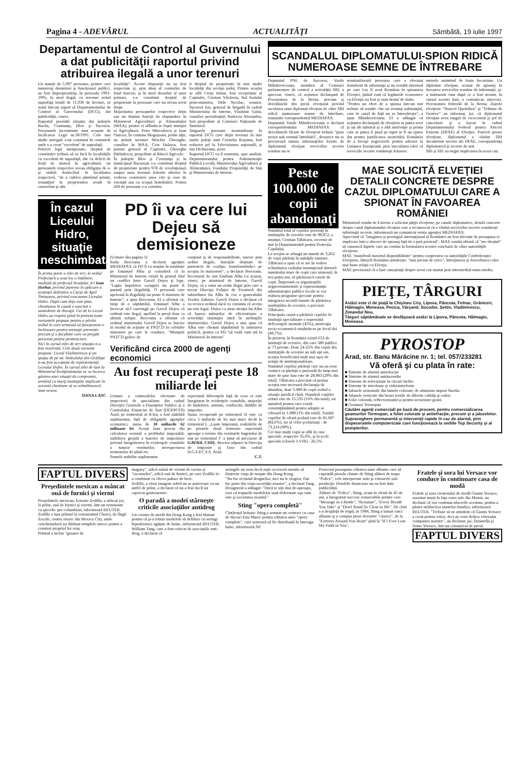Pagina 4 - ADEVĂRUL ACTUALITĂŢI Sâmbătă, 19 iulie 1997
Departamentul de Control al Guvernului a dat publicităţii raportul privind atribuirea ilegală a unor terenuri
Un număr de 5.997 persoane, printre care numeroşi demnitari şi funcţionari publici, au fost împroprietăriţi, în perioada 1991-1995, în mod ilegal, cu terenuri avînd suprafaţa totală de 11.036 de hectare, se arată într-un raport al Departamentului de Control al Guvernului (DCG), dat publicităţii, vineri.
Raportul prezintă situaţia din judeţele Bacău, Constanţa, Ilfov şi Suceava. Persoanele incriminate sunt acuzate de încălcarea Legii nr.18/1991. Cele mai multe nereguli s-au constatat în comunele unde s-a creat "excedent" de suprafaţă.
Potrivit legii menţionate, dreptul de constituire trebuia să se facă în localităţile cu excedent de suprafaţă, dar cu deficit de forţă de muncă în agricultură, iar persoanele respective aveau obligaţia de a-şi stabili domiciliul în localitatea respectivă, "de a cultiva pămîntul primit, renunţînd la proprietatea avută în extravilan şi alte
localităţi". Aceste dispoziţii nu au fost respectate şi, prin abuz al comisilor de fond funciar, şi în mod deosebit al unor primari, s-a constituit dreptul de proprietate la persoane care nu aveau acest drept.
Majoritatea persoanelor respective deţin sau au deţinut funcţii de răspundere în Ministerul Agriculturii şi Alimentaţiei (MAA), printre ei aflîndu-se foştii miniştri ai Agriculturii, Petre Mărculescu şi Ioan Oancea. În comuna Mogoşoaia, printe alţii, au primit terenuri Mischie Gheorghe, consilier în MAA, Crin Halaicu, fost primar general al Capitalei, Gheorghe Bărbulescu, preşedinte al Băncii Agricole.
În judeţele Ilfov şi Constanţa şi în municipiul Bucureşti s-a constituit dreptul de proprietate pentru 978 de revoluţionari asupra unor terenuri folosite ulterior în vederea construirii unor vile şi case de vacanţă sau cu scopul înstrăinării. Pentru 260 de persoane s-a constitu-
it dreptul de proprietate în mai multe localităţi din acelaşi judeţ. Printre aceştia se află Creţu Iulian, fost viceprimar al Capitalei, Cristian Văcăroiu, fiul fostului prim-ministru, Dide Nicolae, senator, Suceavă Ion, general de brigadă în cadrul Ministerului de Interne, Vladimir Galin, consilier prezidenţial, Radocea Alexandru, fost preşedinte al Comisiei Naţionale de Statistică.
Singurele persoane nominalizate în raportul DCG care deţin terenuri în mai multe judeţe sunt Corneliu Roşianu, fost redactor şef la Televiziunea naţională, şi Ion Dichiseanu, actor.
Raportul DCG va fi transmis, spre analiză, Departamentului pentru Administraţie Publică Locală, Ministerului Agriculturii şi Alimentaţiei, Fondului Proprietăţii de Stat şi Ministerului de Interne.
În cazul Liceului Hidro, situaţie neschimbată
În prima parte a zilei de ieri, la sediul Prefecturii a avut loc o întâlnire, mediată de prefectul Aradului, d-l Ioan Horhat, privind punerea în aplicare a sentinţei definitive a Curţii de Apel Timişoara, privind evacuarea Liceului Hidro. După cum deja este ştiut, chestiunea în cauză a suscitat o sumedenie de discuţii. Cei de la Liceul Hidro au respins până în prezent toate variantele propuse pentru a părăsi sediul în care urmează să funcţioneze o închisoare pentru arestaţii preventiv precum şi o facultate care va pregăti personal pentru penitenciare.
Nici în cursul zilei de ieri situaţia n-a fost rezolvată. Cele două variante propuse: Liceul Vladimirescu şi un spaţiu de pe str. Ardealului din Grădişte n-au fost acceptate de reprezentanţii Liceului Hidro. În cursul zilei de luni la Ministerul Învăţământului se va încerca găsirea unei situaţii de compromis, urmând ca marţi instituţiile implicate în această chestiune să se reîntâlnească. Vom reveni.
DANA LASC
PD îi va cere lui Dejeu să demisioneze
(Urmare din pagina 1)
Radu Berceanu a declarat agenţiei MEDIAFAX că PD îl va susţine în totalitate pe Emanuel Albu şi consideră că la Ministerul de Interne există în primul rînd un conflict între Gavril Dejeu şi lege. "Lupta împotriva corupţiei nu poate fi purtată prin ilegalităţi. O persoană care apelează la ilegalităţi nu poate fi ministru de Interne", a spus Berceanu. El a afirmat că, timp de o săptămînă, Emanuel Albu a încercat să-l convingă pe Gavril Dejeu că ordinul este ilegal, apelînd la presă doar ca ultimă soluţie. Berceanu a afirmat că ordinul ministrului Gavril Dejeu se înscrie în modul de acţiune al PNŢCD în celelalte ministere pe care le conduce. "Miniştrii PNŢCD golesc de
conţinut şi de responsabilitate, uneori prin ordine ilegale, funcţiile deţinute de partenerii de coaliţie, transformîndu-i pe aceştia în marionete", a declarat Berceanu. Secretarul de stat Emilian Albu l-a acuzat, vineri, pe ministrul de Interne, Gavril Dejeu, că a emis un ordin ilegal prin care a trecut Direcţia Poliţiei de Frontieră din subordinea lui Albu în cea a generalului Teodor Zaharia. Gavril Dejeu a declarat că va revoca ordinul dacă va constata că acesta nu este legal. Dejeu i-a atras atenţia lui Albu că luarea măsurilor de eficientizare a activităţii instituţiei intră în atribuţiile ministerului. Gavril Dejeu a mai spus că Albu este chemat săptămînal la instruirea politică, pentru ca PD "să vadă cum stă la Ministerul de Interne"
Verificând circa 2000 de agenţi economici
Au fost recuperaţi peste 18 miliarde lei
Urmare a controalelor efectuate de inspectorii de specialitate din cadrul Direcţiei Generale a Finanţelor Publice şi a Controlului Financiar de Stat (DGFPCFS) Arad, pe trimestrul al II-lea, a fost stabilită suplimentar, faţă de obligaţiile agenţilor economici, suma de 18 miliarde 62 milioane lei. Aceşti bani provin din calcularea eronată a profitului impozabil, stabilirea greşită a bazelor de impozitare privind înregistrarea în evidenţele contabile a tuturor veniturilor, nerespectarea termenelor de plată etc.
Sumele stabilite suplimentar
reprezintă diferenţele faţă de ceea ce este înregistrat în evidenţele contabile, majorări de întârziere, amenzi, confiscări, dublări de impozite.
Suma recuperată pe trimestrul II este cu circa 5 miliarde de lei mai mare decât în trimestrul I. „Luate împreună, realizările de pe primele două trimestre reprezintă aproape o treime din veniturile bugetului de stat pe trimestrul I" a ţinut să precizeze dl GAVRIL CHIŞ, director adjunct la Direcţia de Impozite şi Taxe din cadrul D.G.F.P.C.F.S. Arad.
C.T.
SCANDALUL DIPLOMATULUI-SPION RIDICĂ NUMEROASE SEMNE DE ÎNTREBARE
Deputatul PNL de Suceava, Vasile Mândroviceanu, membru al Comisiei parlamentare de control a activităţii SRI, a apreciat, vineri, că acţiunea declanşată de Procuratura de la Berna, precum şi dezvăluirile din presă elveţiană privind racolarea unui diplomat elveţian de către SRI ridică numeroase semne de întrebare, transmite corespondentul MEDIAFAX.
Deputatul Vasile Mândroviceanu a declarat corespondentului MEDIAFAX că dezvăluirile făcute de elveţieni trebuie "puse serios sub semnul întrebării", deoarece nu se precizează natura informaţiilor livrate de diplomatul elveţian serviciilor secrete române nu se
nominalizează persoana care a efectuat transferul de informaţii şi nu rezultă interesul pe care l-ar fi avut România în spionarea Elveţiei, ţinînd cont că legăturile economice cu Elveţia au fost şi sunt destul de slabe.
"Pentru un efort de a spiona într-un stat trebuie să rezulte clar un avantaj substanţial, care în cazul de faţă nu se întrezăreşte", a spus Mândroviceanu. El a adăugat că acţiunea declanşată de elveţieni ar putea avea şi un alt substrat şi o altă motivaţie şi prima care ar putea fi pusă pe tapet ar fi un ajutor dat pentru justificarea neinvitării României de a începe negocierile pentru aderare la Uniunea Europeană, prin inocularea ideii că serviciile secrete româneşti folosesc
metode amintind de fosta Securitate. Un diplomat elveţian, acuzat de spionaj în favoarea serviciilor române de informaţii, şi-a mărturisit vina după ce a fost arestat, în cursul acestei luni, a comunicat, miercuri, Procuratura federală de la Berna. Ziarele elveţiene "Nouvel Quotidien" şi "Tribune de Genève" au informat, joi, că diplomatul elveţian avea rangul de viceconsul şi şef de cancelarie şi a lucrat în cadrul Departamentului Federal pentru Afaceri Externe (DFAE) al Elveţiei. Potrivit presei elveţiene, diplomatul a vîndut SRI documente secrete ale DFAE, corespondenţa diplomatică şi secrete de stat.
SRI şi SIE au negat implicarea în acest caz.
Peste 100.000 de copii abandonaţi
Numărul total al copiilor prezenţi în instituţiile de ocrotire este de 98.872, a anunţat, Cristian Tăbăcaru, secretar de stat la Departamentul pentru Protecţia Copilului.
La aceştia se adaugă un număr de 3.262 de copii părăsiţi în unităţile sanitare.
Tăbăcaru a spus că se are în vedere schimbarea cadrului instituţional datorită numărului mare de copii care urmează, în trei-patru ani, să părăsească casele de copii. Împreună cu organizaţiile neguvernamentale şi reprezentanţii administraţiei publice locale se vor elabora programe speciale pentru integrarea socială înainte de părăsirea instituţiilor de ocrotire, a precizat Tăbăcaru.
Principala cauză a părăsirii copiilor în instituţii specializate o reprezintă deficienţele mentale (45%), motivaţia socio-economică situându-se pe locul doi (40,7%).
În prezent, în România există 653 de instituţii de ocrotire, din care 580 publice şi 73 private. Doar 24-25% din copiii din instituţiile de ocrotire au sub opt ani, aceştia beneficiind mult mai uşor de soluţii de instituţionalizare.
Numărul copiilor părăsiţi care nu au avut contact cu părinţii o perioadă de timp mai mare de şase luni este de 28.983 (29% din total). Tăbăcaru a precizat că pentru aceştia este necesară declaraţia de abandon, doar 3.400 de copii având o situaţie juridică clară. Numărul copiilor orfani este de 15.535 (16% din total), iar numărul pentru care există consimţământul pentru adopţie se cifrează la 1.088 (1% din total). Totalul copiilor de vîrstă şcolară este de 81.687 (82,6%), iar al celor şcolarizaţi - de 73.214 (90%).
Cei mai mulţi copii se află în case speciale, respectiv 35,6%, şi în şcoli speciale (clasele I-VIII) - 26,5%.
MAE SOLICITĂ ELVEŢIEI DETALII CONCRETE DESPRE CAZUL DIPLOMATULUI CARE A SPIONAT ÎN FAVOAREA ROMÂNIEI
Ministerul român de Externe a solicitat părţii elveţiene, pe canale diplomatice, detalii concrete despre cazul diplomatului elveţian care a recunoscut că a vîndut serviciilor secrete româneşti informaţii secrete, informează un comunicat remis agenţiei MEDIAFAX.
Apreciind că "imaginea şi prestigiul internaţional al României au fost afectate de presupusa ei implicare într-o afacere de spionaj faţă de o ţară prietenă", MAE român afirmă că "are dreptul" să cunoască faptele care au condus la formularea acestei concluzii de către autorităţile elveţiene.
MAE "manifestă maximă disponibilitate" pentru cooperarea cu autorităţile Confederaţiei Elveţiene, întrucît România urmăreşte, "mai presus de orice", întreţinerea şi dezvoltarea celor mai bune relaţii cu Elveţia.
MAE precizează că a luat cunoştinţă despre acest caz numai prin intermediul mass-media.
PIEŢE, TÂRGURI
Astăzi este zi de piaţă la Chişineu Criş, Lipova, Pâncota, Felnac, Grăniceri, Hălmagiu, Moneasa, Pecica, Vărşand, Socodor, Şeitin, Vladimirescu, Zimandul Nou.
Târguri săptămânale se desfăşoară astăzi la Lipova, Pâncota, Hălmagiu, Moneasa.
PYROSTOP
Arad, str. Banu Mărăcine nr. 1; tel. 057/233281
Vă oferă şi cu plata în rate:
■ Sisteme de alarmă antiefracţie
■ Sisteme de alarmă antiincendiu
■ Sisteme de televiziune în circuit închis
■ Sisteme de interfonie şi videointerfonie
■ Jaluzele orizontale din lamele colorate, de aluminiu import Suedia
■ Jaluzele verticale din benzi textile de diferite calităţi şi culori
■ Folie colorată, reflectorizantă şi pentru securizare geam
■ Geamuri Termopan
Căutăm agenţi comerciali pe bază de procent, pentru comercializarea geamurilor Termopan, a foliei colorate şi antiefracţie, precum şi a jaluzelelor.
Supraveghere permanentă şi intervenţii rapide în caz de alarmă, prin dispeceratele computerizate care funcţionează la sediile Top Security şi al pompierilor.
FAPTUL DIVERS
Preşedintele mexican a mâncat ouă de furnici şi viermi
Preşedintele mexican, Ernesto Zedillo, a mîncat joi, la prînz, ouă de furnici şi viermi, într-un restaurant cu specific pre-columbian, informează REUTER.
Zedillo a luat prînzul la restaurantul Chon's, de lîngă Zocalo, centru istoric din Mexico City, unde conchistadorii au dărîmat templele aztece pentru a construi propriul lor oraş.
Prînzul a inclus "gusano de
maguey", adică salată de viermi de cactus şi "escamoles", adică ouă de furnici, pe care Zedillo le-a combinat cu cîteva pahare de bere.
Zedillo, a cărui imagine sobră nu se potriveşte cu un astfel de prînz, a declarat că nu a fost decît un capriciu gastronomic.
O paradă a modei stârneşte criticile asociaţiilor antidrog
Un creator de modă din Hong Kong a fost blamat pentru că şi-a trimis modelele să defileze cu seringi hipodermice agăţate de haine, informează REUTER.
William Tang, care a fost criticat de asociaţiile anti-drog, a declarat că
seringile nu erau decît nişte accesorii menite să ilustreze viaţa de noapte din Hong Kong.
"Nu fac reclamă drogurilor, nici nu le elogiez. Dar fac parte din viaţa societăţii noastre", a declarat Tang. Designerul a adăugat: "Dacă te uiţi mai de-aproape, vezi că trupurile modelelor sunt deformate aşa cum este şi societatea noastră."
Sting "opera completă"
Cîntăreţul britanic Sting a semnat un contract cu casa de discuri Emi Music pentru editarea unei "opere complete", care urmează să fie distribuită în întreaga lume, informează AP.
Proiectul presupune editarea unor albume care să cuprindă piesele cîntate de Sting alături de trupa "Police", cele interpretate solo şi viitoarele sale producţii. Detaliile financiare nu au fost date publicităţii.
Alături de "Police", Sting, acum în vîrstă de 45 de ani, a înregistrat succese remarcabile printre care "Message in a Bottle", "Roxanne", "Every Breath You Take" şi "Don't Stand So Close to Me". De cînd s-a despărţit de trupă, în 1984, Sting a lansat cinci albume şi a compus piese devenite "clasice", de la "Fortress Around You Heart" pînă la "If I Ever Lose My Faith in You".
Fratele şi sora lui Versace vor conduce în continuare casa de modă
Fratele şi sora creatorului de modă Gianni Versace, asasinat marţi în faţa casei sale din Miami, au declarat că vor continua afacerile acestuia, pentru a păstra strălucirea numelui familiei, informează REUTER. "Trebuie să ne amintim că Gianni Versace a creat pentru viitor, deci ne vom dedica viitorului companiei noastre", au declarat, joi, Donatella şi Santo Versace, într-un comunicat de presă.
FAPTUL DIVERS